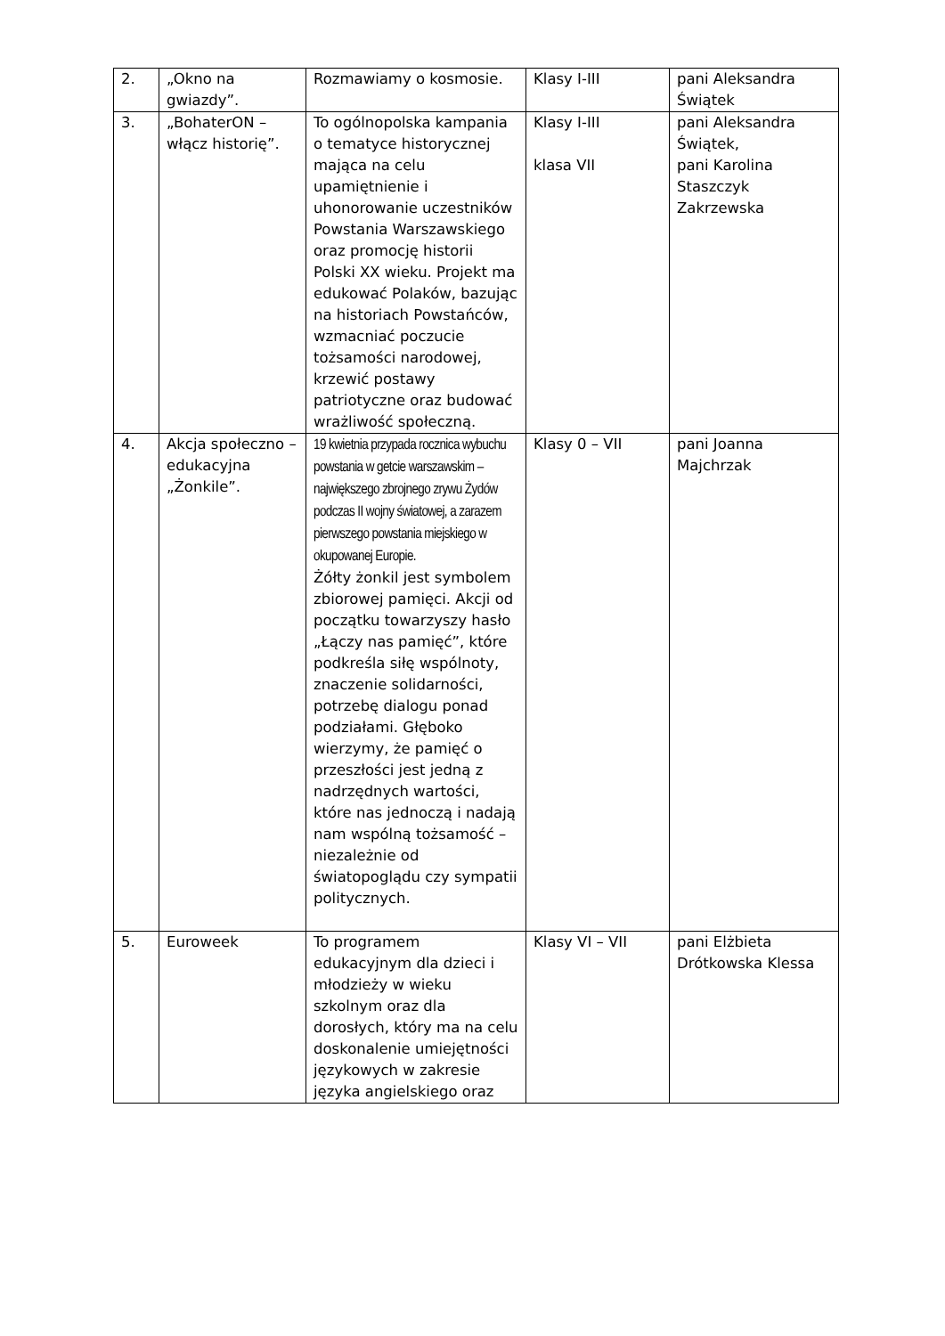| 2. | „Okno na gwiazdy”. | Rozmawiamy o kosmosie. | Klasy I-III | pani Aleksandra Świątek |
| 3. | „BohaterON – włącz historię”. | To ogólnopolska kampania o tematyce historycznej mająca na celu upamiętnienie i uhonorowanie uczestników Powstania Warszawskiego oraz promocję historii Polski XX wieku. Projekt ma edukować Polaków, bazując na historiach Powstańców, wzmacniać poczucie tożsamości narodowej, krzewić postawy patriotyczne oraz budować wrażliwość społeczną. | Klasy I-III klasa VII | pani Aleksandra Świątek, pani Karolina Staszczyk Zakrzewska |
| 4. | Akcja społeczno – edukacyjna „Żonkile”. | 19 kwietnia przypada rocznica wybuchu powstania w getcie warszawskim – największego zbrojnego zrywu Żydów podczas II wojny światowej, a zarazem pierwszego powstania miejskiego w okupowanej Europie. Żółty żonkil jest symbolem zbiorowej pamięci. Akcji od początku towarzyszy hasło „Łączy nas pamięć”, które podkreśla siłę wspólnoty, znaczenie solidarności, potrzebę dialogu ponad podziałami. Głęboko wierzymy, że pamięć o przeszłości jest jedną z nadrzędnych wartości, które nas jednoczą i nadają nam wspólną tożsamość – niezależnie od światopoglądu czy sympatii politycznych. | Klasy 0 – VII | pani Joanna Majchrzak |
| 5. | Euroweek | To programem edukacyjnym dla dzieci i młodzieży w wieku szkolnym oraz dla dorosłych, który ma na celu doskonalenie umiejętności językowych w zakresie języka angielskiego oraz | Klasy VI – VII | pani Elżbieta Drótkowska Klessa |